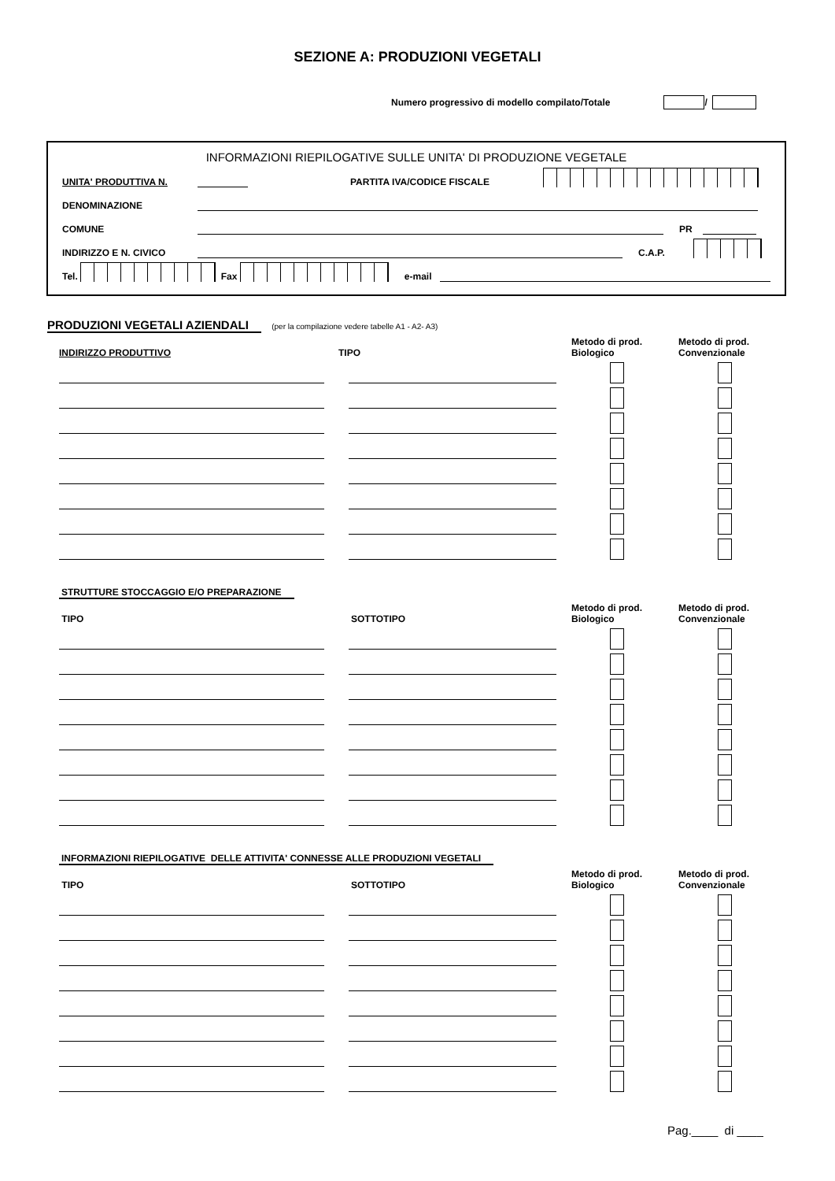SEZIONE A: PRODUZIONI VEGETALI
Numero progressivo di modello compilato/Totale /
INFORMAZIONI RIEPILOGATIVE SULLE UNITA' DI PRODUZIONE VEGETALE
UNITA' PRODUTTIVA N. PARTITA IVA/CODICE FISCALE
DENOMINAZIONE
COMUNE PR
INDIRIZZO E N. CIVICO C.A.P.
Tel. Fax e-mail
PRODUZIONI VEGETALI AZIENDALI (per la compilazione vedere tabelle A1 - A2- A3)
INDIRIZZO PRODUTTIVO TIPO Metodo di prod.
Biologico Metodo di prod.
Convenzionale
STRUTTURE STOCCAGGIO E/O PREPARAZIONE
TIPO SOTTOTIPO Metodo di prod.
Biologico Metodo di prod.
Convenzionale
INFORMAZIONI RIEPILOGATIVE DELLE ATTIVITA' CONNESSE ALLE PRODUZIONI VEGETALI
TIPO SOTTOTIPO Metodo di prod.
Biologico Metodo di prod.
Convenzionale
Pag.____ di ____